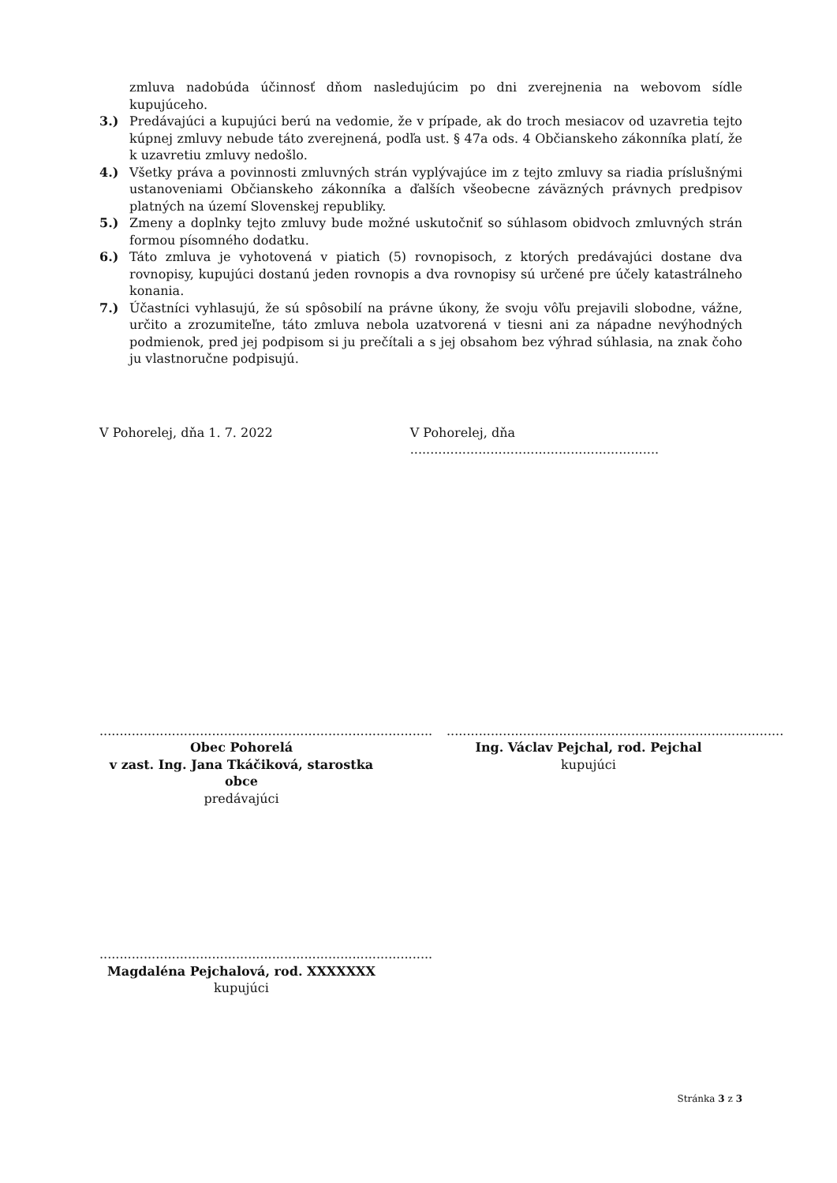zmluva nadobúda účinnosť dňom nasledujúcim po dni zverejnenia na webovom sídle kupujúceho.
3.) Predávajúci a kupujúci berú na vedomie, že v prípade, ak do troch mesiacov od uzavretia tejto kúpnej zmluvy nebude táto zverejnená, podľa ust. § 47a ods. 4 Občianskeho zákonníka platí, že k uzavretiu zmluvy nedošlo.
4.) Všetky práva a povinnosti zmluvných strán vyplývajúce im z tejto zmluvy sa riadia príslušnými ustanoveniami Občianskeho zákonníka a ďalších všeobecne záväzných právnych predpisov platných na území Slovenskej republiky.
5.) Zmeny a doplnky tejto zmluvy bude možné uskutočniť so súhlasom obidvoch zmluvných strán formou písomného dodatku.
6.) Táto zmluva je vyhotovená v piatich (5) rovnopisoch, z ktorých predávajúci dostane dva rovnopisy, kupujúci dostanú jeden rovnopis a dva rovnopisy sú určené pre účely katastrálneho konania.
7.) Účastníci vyhlasujú, že sú spôsobilí na právne úkony, že svoju vôľu prejavili slobodne, vážne, určito a zrozumiteľne, táto zmluva nebola uzatvorená v tiesni ani za nápadne nevýhodných podmienok, pred jej podpisom si ju prečítali a s jej obsahom bez výhrad súhlasia, na znak čoho ju vlastnoručne podpisujú.
V Pohorelej, dňa 1. 7. 2022 V Pohorelej, dňa ..............................................................
...................................................................................
Obec Pohorelá
v zast. Ing. Jana Tkáčiková, starostka obce
predávajúci
....................................................................................
Ing. Václav Pejchal, rod. Pejchal
kupujúci
...................................................................................
Magdaléna Pejchalová, rod. XXXXXXX
kupujúci
Stránka 3 z 3